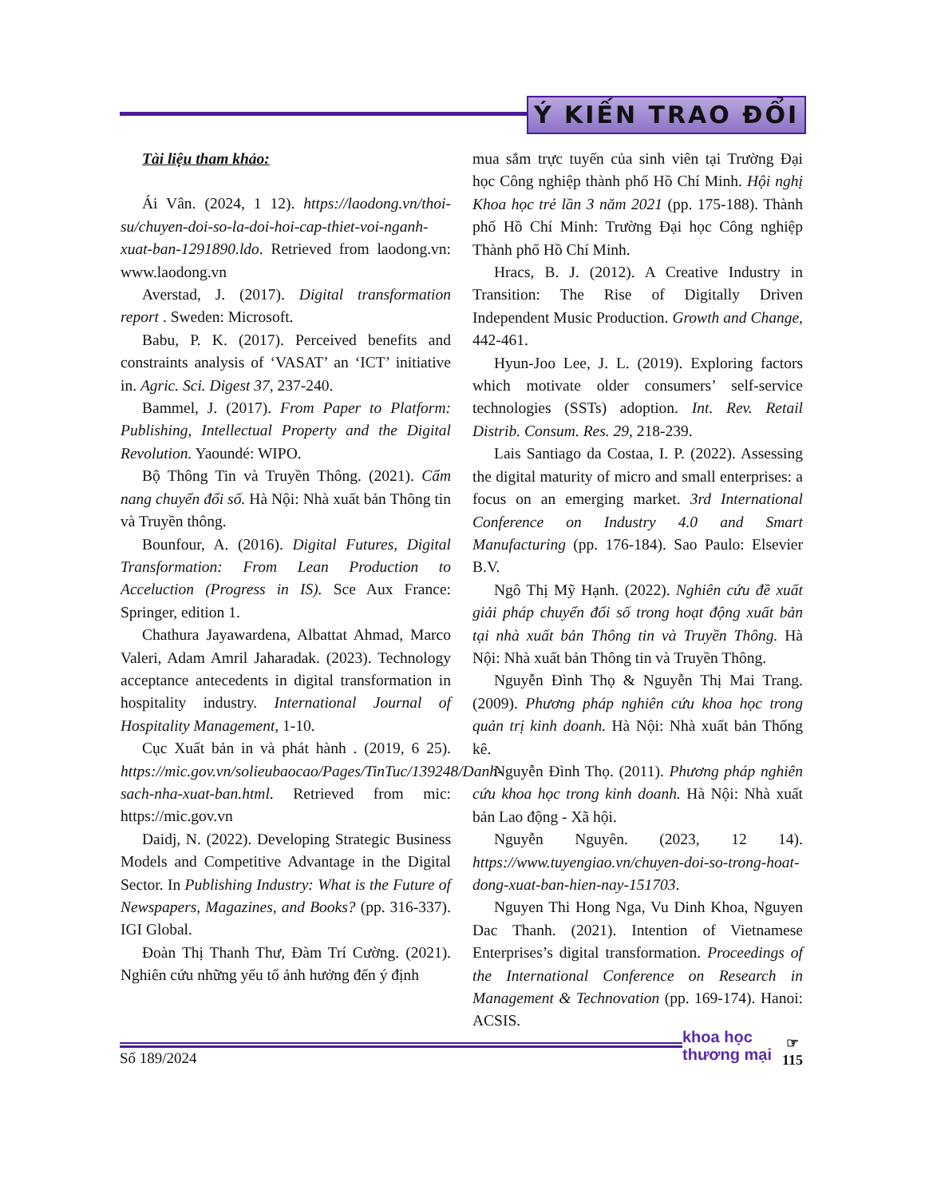Ý KIẾN TRAO ĐỔI
Tài liệu tham khảo:
Ái Vân. (2024, 1 12). https://laodong.vn/thoi-su/chuyen-doi-so-la-doi-hoi-cap-thiet-voi-nganh-xuat-ban-1291890.ldo. Retrieved from laodong.vn: www.laodong.vn
Averstad, J. (2017). Digital transformation report . Sweden: Microsoft.
Babu, P. K. (2017). Perceived benefits and constraints analysis of ‘VASAT’ an ‘ICT’ initiative in. Agric. Sci. Digest 37, 237-240.
Bammel, J. (2017). From Paper to Platform: Publishing, Intellectual Property and the Digital Revolution. Yaoundé: WIPO.
Bộ Thông Tin và Truyền Thông. (2021). Cẩm nang chuyển đổi số. Hà Nội: Nhà xuất bản Thông tin và Truyền thông.
Bounfour, A. (2016). Digital Futures, Digital Transformation: From Lean Production to Acceluction (Progress in IS). Sce Aux France: Springer, edition 1.
Chathura Jayawardena, Albattat Ahmad, Marco Valeri, Adam Amril Jaharadak. (2023). Technology acceptance antecedents in digital transformation in hospitality industry. International Journal of Hospitality Management, 1-10.
Cục Xuất bản in và phát hành . (2019, 6 25). https://mic.gov.vn/solieubaocao/Pages/TinTuc/139248/Danh-sach-nha-xuat-ban.html. Retrieved from mic: https://mic.gov.vn
Daidj, N. (2022). Developing Strategic Business Models and Competitive Advantage in the Digital Sector. In Publishing Industry: What is the Future of Newspapers, Magazines, and Books? (pp. 316-337). IGI Global.
Đoàn Thị Thanh Thư, Đàm Trí Cường. (2021). Nghiên cứu những yếu tố ảnh hưởng đến ý định
mua sắm trực tuyến của sinh viên tại Trường Đại học Công nghiệp thành phố Hồ Chí Minh. Hội nghị Khoa học trẻ lần 3 năm 2021 (pp. 175-188). Thành phố Hồ Chí Minh: Trường Đại học Công nghiệp Thành phố Hồ Chí Minh.
Hracs, B. J. (2012). A Creative Industry in Transition: The Rise of Digitally Driven Independent Music Production. Growth and Change, 442-461.
Hyun-Joo Lee, J. L. (2019). Exploring factors which motivate older consumers’ self-service technologies (SSTs) adoption. Int. Rev. Retail Distrib. Consum. Res. 29, 218-239.
Lais Santiago da Costaa, I. P. (2022). Assessing the digital maturity of micro and small enterprises: a focus on an emerging market. 3rd International Conference on Industry 4.0 and Smart Manufacturing (pp. 176-184). Sao Paulo: Elsevier B.V.
Ngô Thị Mỹ Hạnh. (2022). Nghiên cứu đề xuất giải pháp chuyển đổi số trong hoạt động xuất bản tại nhà xuất bản Thông tin và Truyền Thông. Hà Nội: Nhà xuất bản Thông tin và Truyền Thông.
Nguyễn Đình Thọ & Nguyễn Thị Mai Trang. (2009). Phương pháp nghiên cứu khoa học trong quản trị kinh doanh. Hà Nội: Nhà xuất bản Thống kê.
Nguyễn Đình Thọ. (2011). Phương pháp nghiên cứu khoa học trong kinh doanh. Hà Nội: Nhà xuất bản Lao động - Xã hội.
Nguyễn Nguyên. (2023, 12 14). https://www.tuyengiao.vn/chuyen-doi-so-trong-hoat-dong-xuat-ban-hien-nay-151703.
Nguyen Thi Hong Nga, Vu Dinh Khoa, Nguyen Dac Thanh. (2021). Intention of Vietnamese Enterprises’s digital transformation. Proceedings of the International Conference on Research in Management & Technovation (pp. 169-174). Hanoi: ACSIS.
Số 189/2024
khoa học
thương mại
☞
115